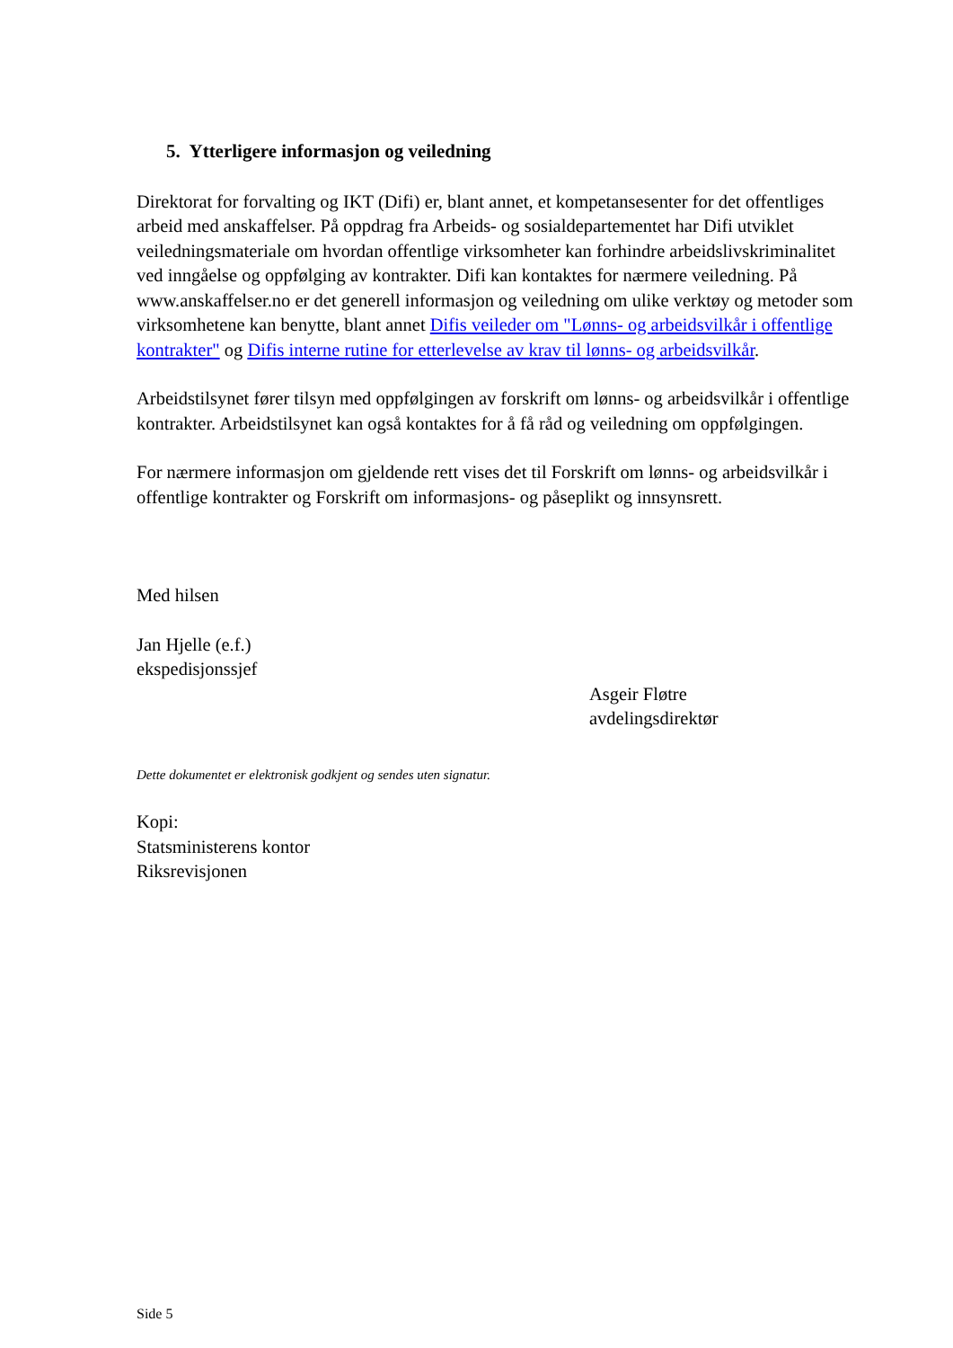5. Ytterligere informasjon og veiledning
Direktorat for forvalting og IKT (Difi) er, blant annet, et kompetansesenter for det offentliges arbeid med anskaffelser. På oppdrag fra Arbeids- og sosialdepartementet har Difi utviklet veiledningsmateriale om hvordan offentlige virksomheter kan forhindre arbeidslivskriminalitet ved inngåelse og oppfølging av kontrakter. Difi kan kontaktes for nærmere veiledning. På www.anskaffelser.no er det generell informasjon og veiledning om ulike verktøy og metoder som virksomhetene kan benytte, blant annet Difis veileder om "Lønns- og arbeidsvilkår i offentlige kontrakter" og Difis interne rutine for etterlevelse av krav til lønns- og arbeidsvilkår.
Arbeidstilsynet fører tilsyn med oppfølgingen av forskrift om lønns- og arbeidsvilkår i offentlige kontrakter. Arbeidstilsynet kan også kontaktes for å få råd og veiledning om oppfølgingen.
For nærmere informasjon om gjeldende rett vises det til Forskrift om lønns- og arbeidsvilkår i offentlige kontrakter og Forskrift om informasjons- og påseplikt og innsynsrett.
Med hilsen
Jan Hjelle (e.f.)
ekspedisjonssjef
Asgeir Fløtre
avdelingsdirektør
Dette dokumentet er elektronisk godkjent og sendes uten signatur.
Kopi:
Statsministerens kontor
Riksrevisjonen
Side 5